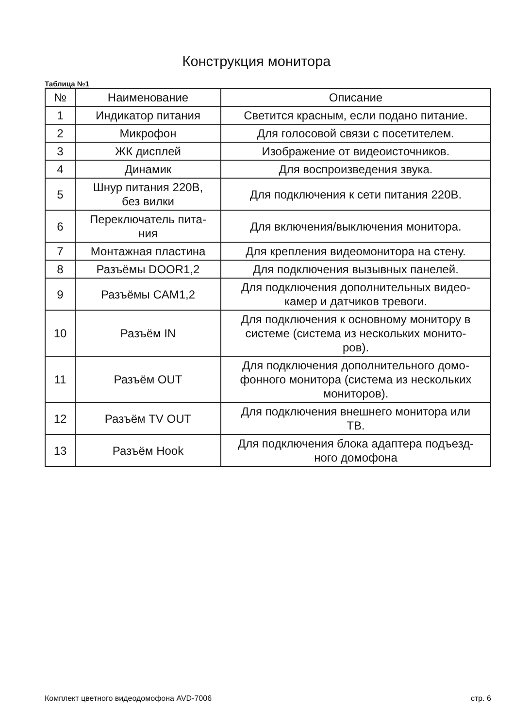Конструкция монитора
Таблица №1
| № | Наименование | Описание |
| --- | --- | --- |
| 1 | Индикатор питания | Светится красным, если подано питание. |
| 2 | Микрофон | Для голосовой связи с посетителем. |
| 3 | ЖК дисплей | Изображение от видеоисточников. |
| 4 | Динамик | Для воспроизведения звука. |
| 5 | Шнур питания 220В, без вилки | Для подключения к сети питания 220В. |
| 6 | Переключатель пита- ния | Для включения/выключения монитора. |
| 7 | Монтажная пластина | Для крепления видеомонитора на стену. |
| 8 | Разъёмы DOOR1,2 | Для подключения вызывных панелей. |
| 9 | Разъёмы CAM1,2 | Для подключения дополнительных видео- камер и датчиков тревоги. |
| 10 | Разъём IN | Для подключения к основному монитору в системе (система из нескольких монито- ров). |
| 11 | Разъём OUT | Для подключения дополнительного домо- фонного монитора (система из нескольких мониторов). |
| 12 | Разъём TV OUT | Для подключения внешнего монитора или ТВ. |
| 13 | Разъём Hook | Для подключения блока адаптера подъезд- ного домофона |
Комплект цветного видеодомофона AVD-7006 стр. 6